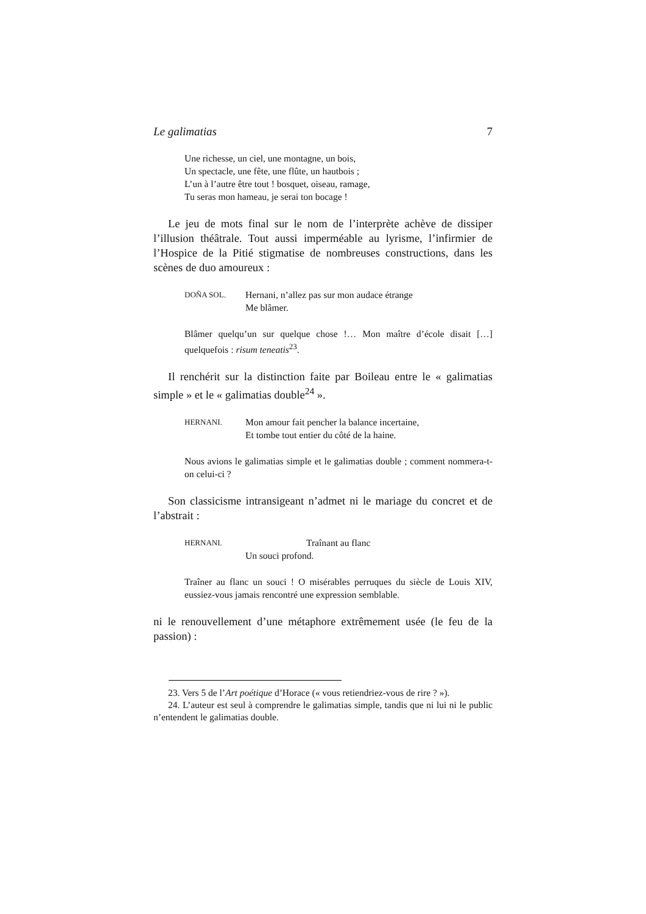Le galimatias 7
Une richesse, un ciel, une montagne, un bois,
Un spectacle, une fête, une flûte, un hautbois ;
L’un à l’autre être tout ! bosquet, oiseau, ramage,
Tu seras mon hameau, je serai ton bocage !
Le jeu de mots final sur le nom de l’interprète achève de dissiper l’illusion théâtrale. Tout aussi imperméable au lyrisme, l’infirmier de l’Hospice de la Pitié stigmatise de nombreuses constructions, dans les scènes de duo amoureux :
DOÑA SOL.
Hernani, n’allez pas sur mon audace étrange
Me blâmer.
Blâmer quelqu’un sur quelque chose !… Mon maître d’école disait […] quelquefois : risum teneatis<sup>23</sup>.
Il renchérit sur la distinction faite par Boileau entre le « galimatias simple » et le « galimatias double<sup>24</sup> ».
HERNANI.
Mon amour fait pencher la balance incertaine,
Et tombe tout entier du côté de la haine.
Nous avions le galimatias simple et le galimatias double ; comment nommera-t-on celui-ci ?
Son classicisme intransigeant n’admet ni le mariage du concret et de l’abstrait :
HERNANI.
Traînant au flanc
Un souci profond.
Traîner au flanc un souci ! O misérables perruques du siècle de Louis XIV, eussiez-vous jamais rencontré une expression semblable.
ni le renouvellement d’une métaphore extrêmement usée (le feu de la passion) :
23. Vers 5 de l’Art poétique d’Horace (« vous retiendriez-vous de rire ? »).
24. L’auteur est seul à comprendre le galimatias simple, tandis que ni lui ni le public n’entendent le galimatias double.